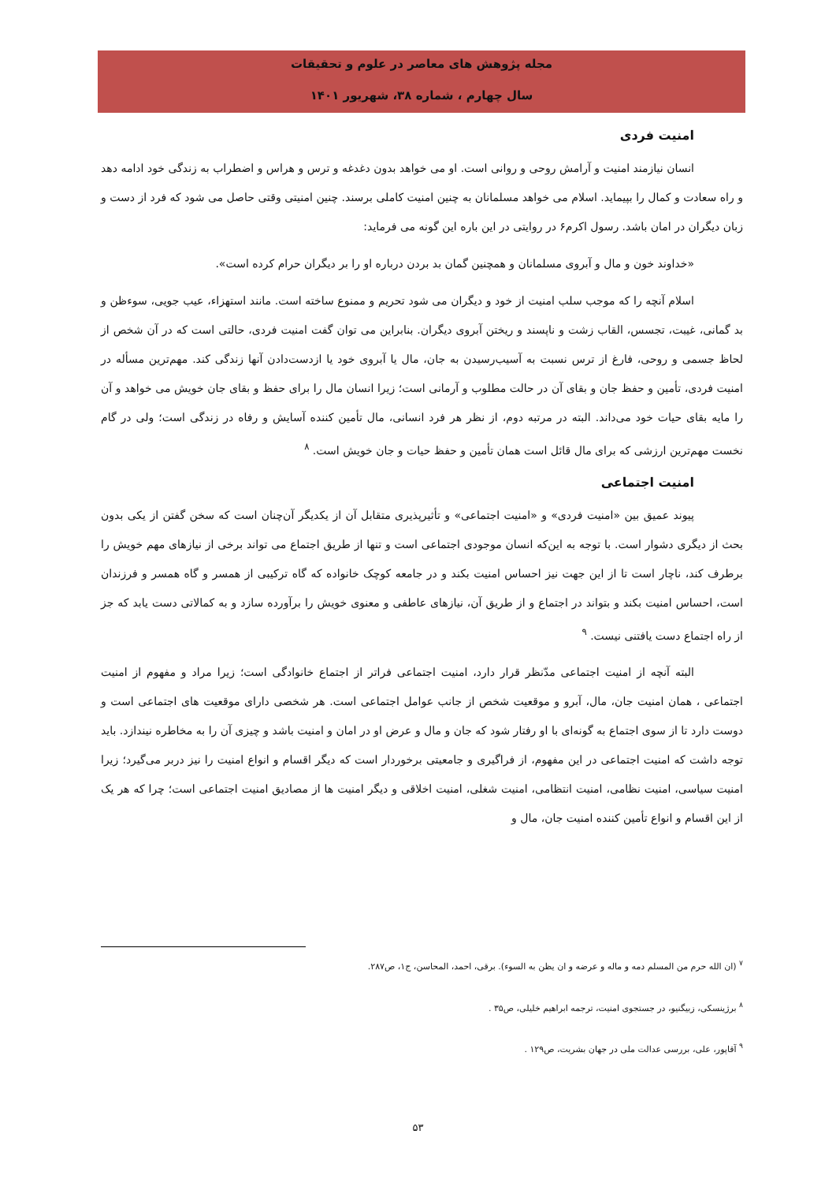مجله پژوهش های معاصر در علوم و تحقیقات
سال چهارم ، شماره ۳۸، شهریور ۱۴۰۱
امنیت فردی
انسان نیازمند امنیت و آرامش روحی و روانی است. او می خواهد بدون دغدغه و ترس و هراس و اضطراب به زندگی خود ادامه دهد و راه سعادت و کمال را بپیماید. اسلام می خواهد مسلمانان به چنین امنیت کاملی برسند. چنین امنیتی وقتی حاصل می شود که فرد از دست و زبان دیگران در امان باشد. رسول اکرم۶ در روایتی در این باره این گونه می فرماید:
«خداوند خون و مال و آبروی مسلمانان و همچنین گمان بد بردن درباره او را بر دیگران حرام کرده است».
اسلام آنچه را که موجب سلب امنیت از خود و دیگران می شود تحریم و ممنوع ساخته است. مانند استهزاء، عیب جویی، سوءظن و بد گمانی، غیبت، تجسس، القاب زشت و ناپسند و ریختن آبروی دیگران. بنابراین می توان گفت امنیت فردی، حالتی است که در آن شخص از لحاظ جسمی و روحی، فارغ از ترس نسبت به آسیب‌رسیدن به جان، مال یا آبروی خود یا ازدست‌دادن آنها زندگی کند. مهم‌ترین مسأله در امنیت فردی، تأمین و حفظ جان و بقای آن در حالت مطلوب و آرمانی است؛ زیرا انسان مال را برای حفظ و بقای جان خویش می خواهد و آن را مایه بقای حیات خود می‌داند. البته در مرتبه دوم، از نظر هر فرد انسانی، مال تأمین کننده آسایش و رفاه در زندگی است؛ ولی در گام نخست مهم‌ترین ارزشی که برای مال قائل است همان تأمین و حفظ حیات و جان خویش است. <sup>۸</sup>
امنیت اجتماعی
پیوند عمیق بین «امنیت فردی» و «امنیت اجتماعی» و تأثیرپذیری متقابل آن از یکدیگر آن‌چنان است که سخن گفتن از یکی بدون بحث از دیگری دشوار است. با توجه به این‌که انسان موجودی اجتماعی است و تنها از طریق اجتماع می تواند برخی از نیازهای مهم خویش را برطرف کند، ناچار است تا از این جهت نیز احساس امنیت بکند و در جامعه کوچک خانواده که گاه ترکیبی از همسر و گاه همسر و فرزندان است، احساس امنیت بکند و بتواند در اجتماع و از طریق آن، نیازهای عاطفی و معنوی خویش را برآورده سازد و به کمالاتی دست یابد که جز از راه اجتماع دست یافتنی نیست. <sup>۹</sup>
البته آنچه از امنیت اجتماعی مدّنظر قرار دارد، امنیت اجتماعی فراتر از اجتماع خانوادگی است؛ زیرا مراد و مفهوم از امنیت اجتماعی ، همان امنیت جان، مال، آبرو و موقعیت شخص از جانب عوامل اجتماعی است. هر شخصی دارای موقعیت های اجتماعی است و دوست دارد تا از سوی اجتماع به گونه‌ای با او رفتار شود که جان و مال و عرض او در امان و امنیت باشد و چیزی آن را به مخاطره نیندازد. باید توجه داشت که امنیت اجتماعی در این مفهوم، از فراگیری و جامعیتی برخوردار است که دیگر اقسام و انواع امنیت را نیز دربر می‌گیرد؛ زیرا امنیت سیاسی، امنیت نظامی، امنیت انتظامی، امنیت شغلی، امنیت اخلاقی و دیگر امنیت ها از مصادیق امنیت اجتماعی است؛ چرا که هر یک از این اقسام و انواع تأمین کننده امنیت جان، مال و
<sup>۷</sup> (ان الله حرم من المسلم دمه و ماله و عرضه و ان یظن به السوء). برقی، احمد، المحاسن، ج۱، ص۲۸۷.
<sup>۸</sup> برژینسکی، زبیگنیو، در جستجوی امنیت، ترجمه ابراهیم خلیلی، ص۳۵ .
<sup>۹</sup> آقاپور، علی، بررسی عدالت ملی در جهان بشریت، ص۱۲۹ .
۵۳